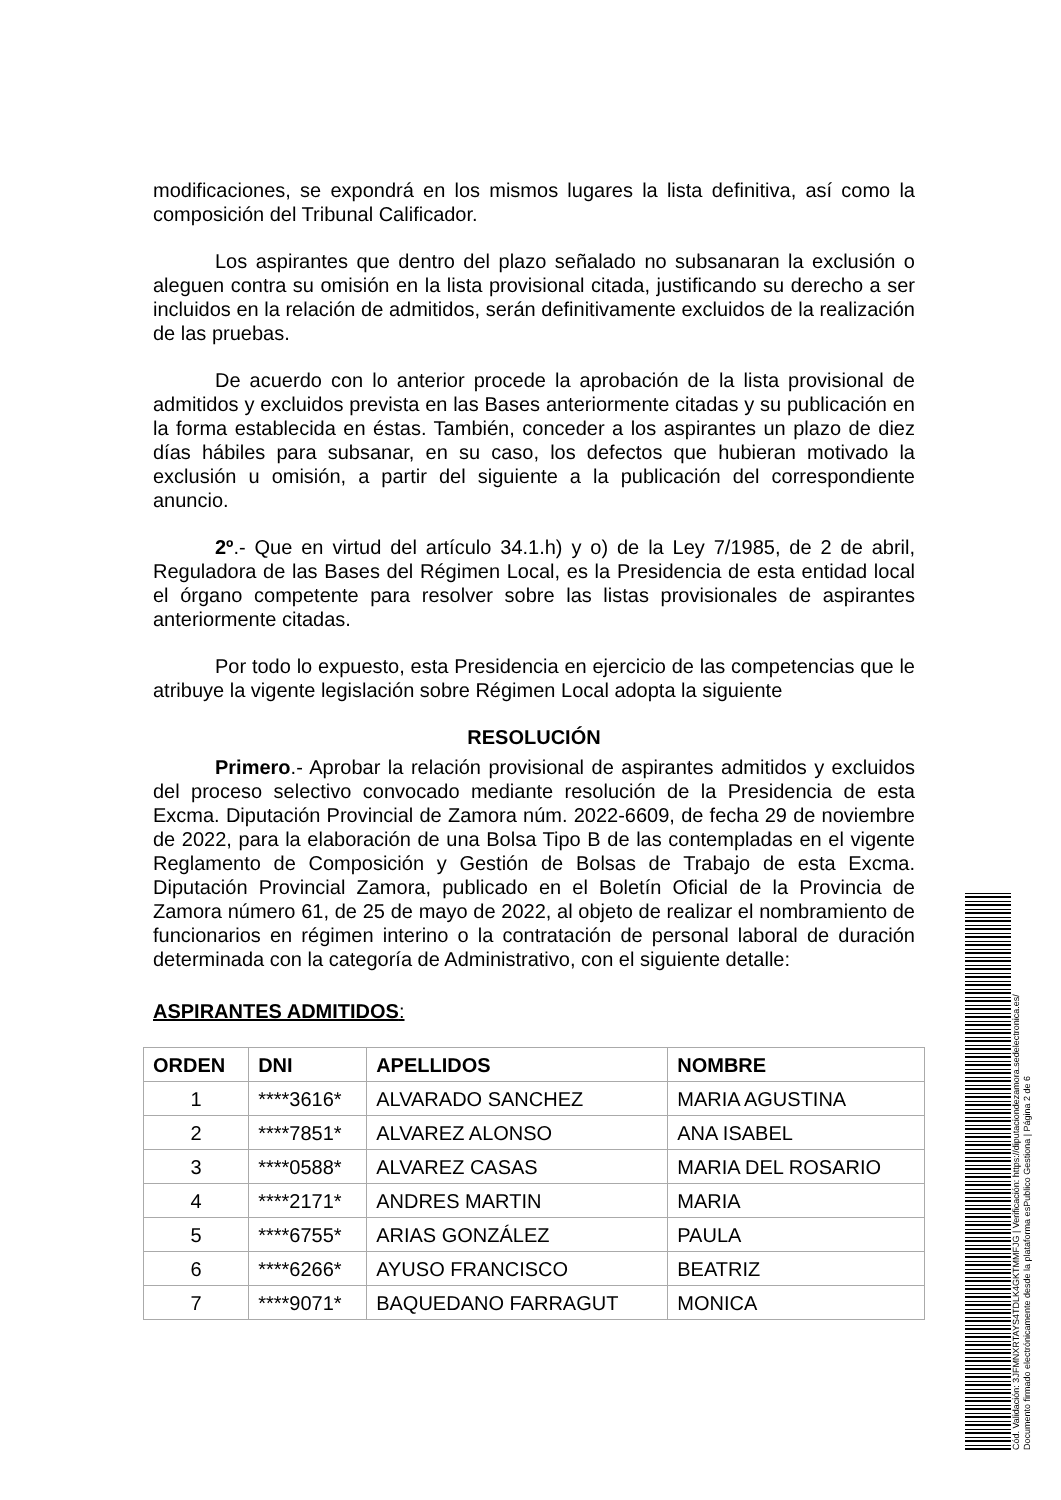modificaciones, se expondrá en los mismos lugares la lista definitiva, así como la composición del Tribunal Calificador.
Los aspirantes que dentro del plazo señalado no subsanaran la exclusión o aleguen contra su omisión en la lista provisional citada, justificando su derecho a ser incluidos en la relación de admitidos, serán definitivamente excluidos de la realización de las pruebas.
De acuerdo con lo anterior procede la aprobación de la lista provisional de admitidos y excluidos prevista en las Bases anteriormente citadas y su publicación en la forma establecida en éstas. También, conceder a los aspirantes un plazo de diez días hábiles para subsanar, en su caso, los defectos que hubieran motivado la exclusión u omisión, a partir del siguiente a la publicación del correspondiente anuncio.
2º.- Que en virtud del artículo 34.1.h) y o) de la Ley 7/1985, de 2 de abril, Reguladora de las Bases del Régimen Local, es la Presidencia de esta entidad local el órgano competente para resolver sobre las listas provisionales de aspirantes anteriormente citadas.
Por todo lo expuesto, esta Presidencia en ejercicio de las competencias que le atribuye la vigente legislación sobre Régimen Local adopta la siguiente
RESOLUCIÓN
Primero.- Aprobar la relación provisional de aspirantes admitidos y excluidos del proceso selectivo convocado mediante resolución de la Presidencia de esta Excma. Diputación Provincial de Zamora núm. 2022-6609, de fecha 29 de noviembre de 2022, para la elaboración de una Bolsa Tipo B de las contempladas en el vigente Reglamento de Composición y Gestión de Bolsas de Trabajo de esta Excma. Diputación Provincial Zamora, publicado en el Boletín Oficial de la Provincia de Zamora número 61, de 25 de mayo de 2022, al objeto de realizar el nombramiento de funcionarios en régimen interino o la contratación de personal laboral de duración determinada con la categoría de Administrativo, con el siguiente detalle:
ASPIRANTES ADMITIDOS:
| ORDEN | DNI | APELLIDOS | NOMBRE |
| --- | --- | --- | --- |
| 1 | ****3616* | ALVARADO SANCHEZ | MARIA AGUSTINA |
| 2 | ****7851* | ALVAREZ ALONSO | ANA ISABEL |
| 3 | ****0588* | ALVAREZ CASAS | MARIA DEL ROSARIO |
| 4 | ****2171* | ANDRES MARTIN | MARIA |
| 5 | ****6755* | ARIAS GONZÁLEZ | PAULA |
| 6 | ****6266* | AYUSO FRANCISCO | BEATRIZ |
| 7 | ****9071* | BAQUEDANO FARRAGUT | MONICA |
Cód. Validación: 3JFMNXRTAYS4TDLK4GKTMMFJG | Verificación: https://diputaciondezamora.sedelectronica.es/
Documento firmado electrónicamente desde la plataforma esPublico Gestiona | Página 2 de 6